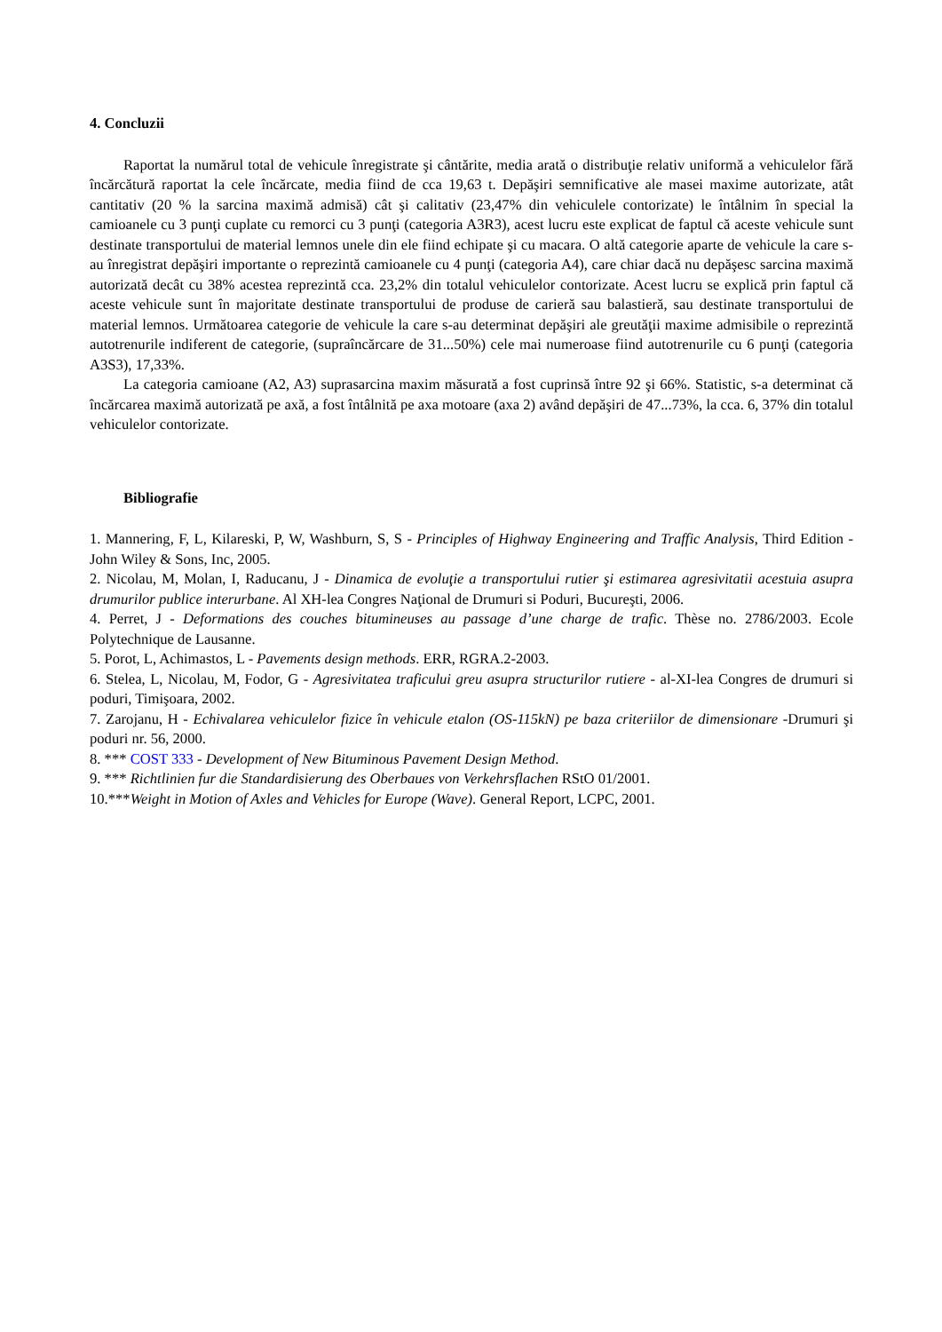4. Concluzii
Raportat la numărul total de vehicule înregistrate şi cântărite, media arată o distribuţie relativ uniformă a vehiculelor fără încărcătură raportat la cele încărcate, media fiind de cca 19,63 t. Depăşiri semnificative ale masei maxime autorizate, atât cantitativ (20 % la sarcina maximă admisă) cât şi calitativ (23,47% din vehiculele contorizate) le întâlnim în special la camioanele cu 3 punţi cuplate cu remorci cu 3 punţi (categoria A3R3), acest lucru este explicat de faptul că aceste vehicule sunt destinate transportului de material lemnos unele din ele fiind echipate şi cu macara. O altă categorie aparte de vehicule la care s-au înregistrat depăşiri importante o reprezintă camioanele cu 4 punţi (categoria A4), care chiar dacă nu depăşesc sarcina maximă autorizată decât cu 38% acestea reprezintă cca. 23,2% din totalul vehiculelor contorizate. Acest lucru se explică prin faptul că aceste vehicule sunt în majoritate destinate transportului de produse de carieră sau balastieră, sau destinate transportului de material lemnos. Următoarea categorie de vehicule la care s-au determinat depăşiri ale greutăţii maxime admisibile o reprezintă autotrenurile indiferent de categorie, (supraîncărcare de 31...50%) cele mai numeroase fiind autotrenurile cu 6 punţi (categoria A3S3), 17,33%.
La categoria camioane (A2, A3) suprasarcina maxim măsurată a fost cuprinsă între 92 şi 66%. Statistic, s-a determinat că încărcarea maximă autorizată pe axă, a fost întâlnită pe axa motoare (axa 2) având depăşiri de 47...73%, la cca. 6, 37% din totalul vehiculelor contorizate.
Bibliografie
1. Mannering, F, L, Kilareski, P, W, Washburn, S, S - Principles of Highway Engineering and Traffic Analysis, Third Edition - John Wiley & Sons, Inc, 2005.
2. Nicolau, M, Molan, I, Raducanu, J - Dinamica de evoluţie a transportului rutier şi estimarea agresivitatii acestuia asupra drumurilor publice interurbane. Al XH-lea Congres Naţional de Drumuri si Poduri, Bucureşti, 2006.
4. Perret, J - Deformations des couches bitumineuses au passage d’une charge de trafic. Thèse no. 2786/2003. Ecole Polytechnique de Lausanne.
5. Porot, L, Achimastos, L - Pavements design methods. ERR, RGRA.2-2003.
6. Stelea, L, Nicolau, M, Fodor, G - Agresivitatea traficului greu asupra structurilor rutiere - al-XI-lea Congres de drumuri si poduri, Timişoara, 2002.
7. Zarojanu, H - Echivalarea vehiculelor fizice în vehicule etalon (OS-115kN) pe baza criteriilor de dimensionare -Drumuri şi poduri nr. 56, 2000.
8. *** COST 333 - Development of New Bituminous Pavement Design Method.
9. *** Richtlinien fur die Standardisierung des Oberbaues von Verkehrsflachen RStO 01/2001.
10.***Weight in Motion of Axles and Vehicles for Europe (Wave). General Report, LCPC, 2001.